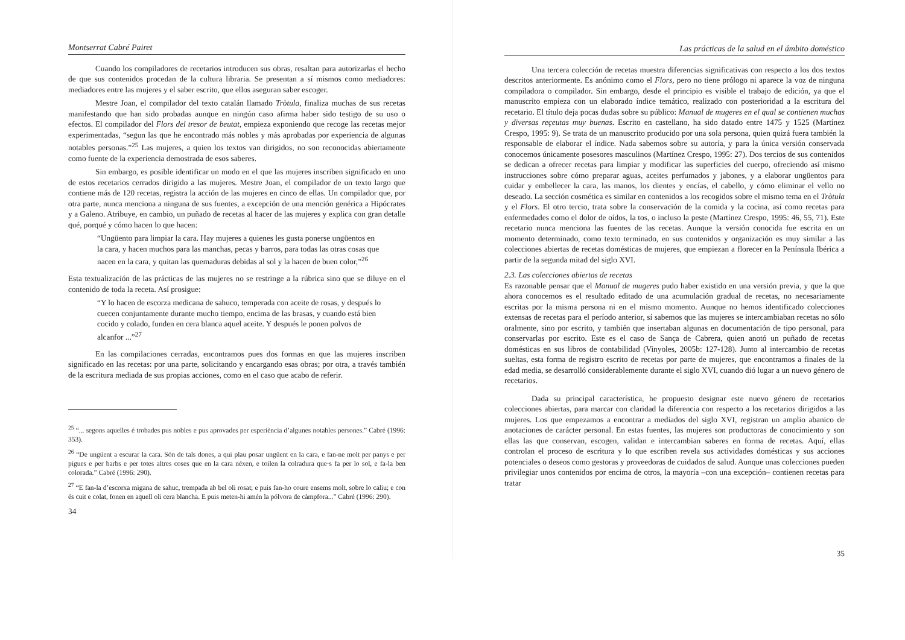Montserrat Cabré Pairet
Cuando los compiladores de recetarios introducen sus obras, resaltan para autorizarlas el hecho de que sus contenidos procedan de la cultura libraria. Se presentan a sí mismos como mediadores: mediadores entre las mujeres y el saber escrito, que ellos aseguran saber escoger.
Mestre Joan, el compilador del texto catalán llamado Tròtula, finaliza muchas de sus recetas manifestando que han sido probadas aunque en ningún caso afirma haber sido testigo de su uso o efectos. El compilador del Flors del tresor de beutat, empieza exponiendo que recoge las recetas mejor experimentadas, “segun las que he encontrado más nobles y más aprobadas por experiencia de algunas notables personas.”<sup>25</sup> Las mujeres, a quien los textos van dirigidos, no son reconocidas abiertamente como fuente de la experiencia demostrada de esos saberes.
Sin embargo, es posible identificar un modo en el que las mujeres inscriben significado en uno de estos recetarios cerrados dirigido a las mujeres. Mestre Joan, el compilador de un texto largo que contiene más de 120 recetas, registra la acción de las mujeres en cinco de ellas. Un compilador que, por otra parte, nunca menciona a ninguna de sus fuentes, a excepción de una mención genérica a Hipócrates y a Galeno. Atribuye, en cambio, un puñado de recetas al hacer de las mujeres y explica con gran detalle qué, porqué y cómo hacen lo que hacen:
“Ungüento para limpiar la cara. Hay mujeres a quienes les gusta ponerse ungüentos en la cara, y hacen muchos para las manchas, pecas y barros, para todas las otras cosas que nacen en la cara, y quitan las quemaduras debidas al sol y la hacen de buen color,”<sup>26</sup>
Esta textualización de las prácticas de las mujeres no se restringe a la rúbrica sino que se diluye en el contenido de toda la receta. Así prosigue:
“Y lo hacen de escorza medicana de sahuco, temperada con aceite de rosas, y después lo cuecen conjuntamente durante mucho tiempo, encima de las brasas, y cuando está bien cocido y colado, funden en cera blanca aquel aceite. Y después le ponen polvos de alcanfor ...”<sup>27</sup>
En las compilaciones cerradas, encontramos pues dos formas en que las mujeres inscriben significado en las recetas: por una parte, solicitando y encargando esas obras; por otra, a través también de la escritura mediada de sus propias acciones, como en el caso que acabo de referir.
<sup>25</sup> “... segons aquelles é trobades pus nobles e pus aprovades per esperiència d’algunes notables persones.” Cabré (1996: 353).
<sup>26</sup> “De ungüent a escurar la cara. Són de tals dones, a qui plau posar ungüent en la cara, e fan-ne molt per panys e per pigues e per barbs e per totes altres coses que en la cara néxen, e toilen la colradura que·s fa per lo sol, e fa-la ben colorada.” Cabré (1996: 290).
<sup>27</sup> “E fan-la d’escorxa migana de sahuc, trempada ab bel oli rosat; e puis fan-ho coure ensems molt, sobre lo caliu; e con és cuit e colat, fonen en aquell oli cera blancha. E puis meten-hi amén la pólvora de càmpfora...” Cabré (1996: 290).
34
Las prácticas de la salud en el ámbito doméstico
Una tercera colección de recetas muestra diferencias significativas con respecto a los dos textos descritos anteriormente. Es anónimo como el Flors, pero no tiene prólogo ni aparece la voz de ninguna compiladora o compilador. Sin embargo, desde el principio es visible el trabajo de edición, ya que el manuscrito empieza con un elaborado índice temático, realizado con posterioridad a la escritura del recetario. El título deja pocas dudas sobre su público: Manual de mugeres en el qual se contienen muchas y diversas reçeutas muy buenas. Escrito en castellano, ha sido datado entre 1475 y 1525 (Martínez Crespo, 1995: 9). Se trata de un manuscrito producido por una sola persona, quien quizá fuera también la responsable de elaborar el índice. Nada sabemos sobre su autoría, y para la única versión conservada conocemos únicamente posesores masculinos (Martínez Crespo, 1995: 27). Dos tercios de sus contenidos se dedican a ofrecer recetas para limpiar y modificar las superficies del cuerpo, ofreciendo así mismo instrucciones sobre cómo preparar aguas, aceites perfumados y jabones, y a elaborar ungüentos para cuidar y embellecer la cara, las manos, los dientes y encías, el cabello, y cómo eliminar el vello no deseado. La sección cosmética es similar en contenidos a los recogidos sobre el mismo tema en el Tròtula y el Flors. El otro tercio, trata sobre la conservación de la comida y la cocina, así como recetas para enfermedades como el dolor de oídos, la tos, o incluso la peste (Martínez Crespo, 1995: 46, 55, 71). Este recetario nunca menciona las fuentes de las recetas. Aunque la versión conocida fue escrita en un momento determinado, como texto terminado, en sus contenidos y organización es muy similar a las colecciones abiertas de recetas domésticas de mujeres, que empiezan a florecer en la Península Ibérica a partir de la segunda mitad del siglo XVI.
2.3. Las colecciones abiertas de recetas
Es razonable pensar que el Manual de mugeres pudo haber existido en una versión previa, y que la que ahora conocemos es el resultado editado de una acumulación gradual de recetas, no necesariamente escritas por la misma persona ni en el mismo momento. Aunque no hemos identificado colecciones extensas de recetas para el período anterior, sí sabemos que las mujeres se intercambiaban recetas no sólo oralmente, sino por escrito, y también que insertaban algunas en documentación de tipo personal, para conservarlas por escrito. Este es el caso de Sança de Cabrera, quien anotó un puñado de recetas domésticas en sus libros de contabilidad (Vinyoles, 2005b: 127-128). Junto al intercambio de recetas sueltas, esta forma de registro escrito de recetas por parte de mujeres, que encontramos a finales de la edad media, se desarrolló considerablemente durante el siglo XVI, cuando dió lugar a un nuevo género de recetarios.
Dada su principal característica, he propuesto designar este nuevo género de recetarios colecciones abiertas, para marcar con claridad la diferencia con respecto a los recetarios dirigidos a las mujeres. Los que empezamos a encontrar a mediados del siglo XVI, registran un amplio abanico de anotaciones de carácter personal. En estas fuentes, las mujeres son productoras de conocimiento y son ellas las que conservan, escogen, validan e intercambian saberes en forma de recetas. Aquí, ellas controlan el proceso de escritura y lo que escriben revela sus actividades domésticas y sus acciones potenciales o deseos como gestoras y proveedoras de cuidados de salud. Aunque unas colecciones pueden privilegiar unos contenidos por encima de otros, la mayoría –con una excepción– contienen recetas para tratar
35